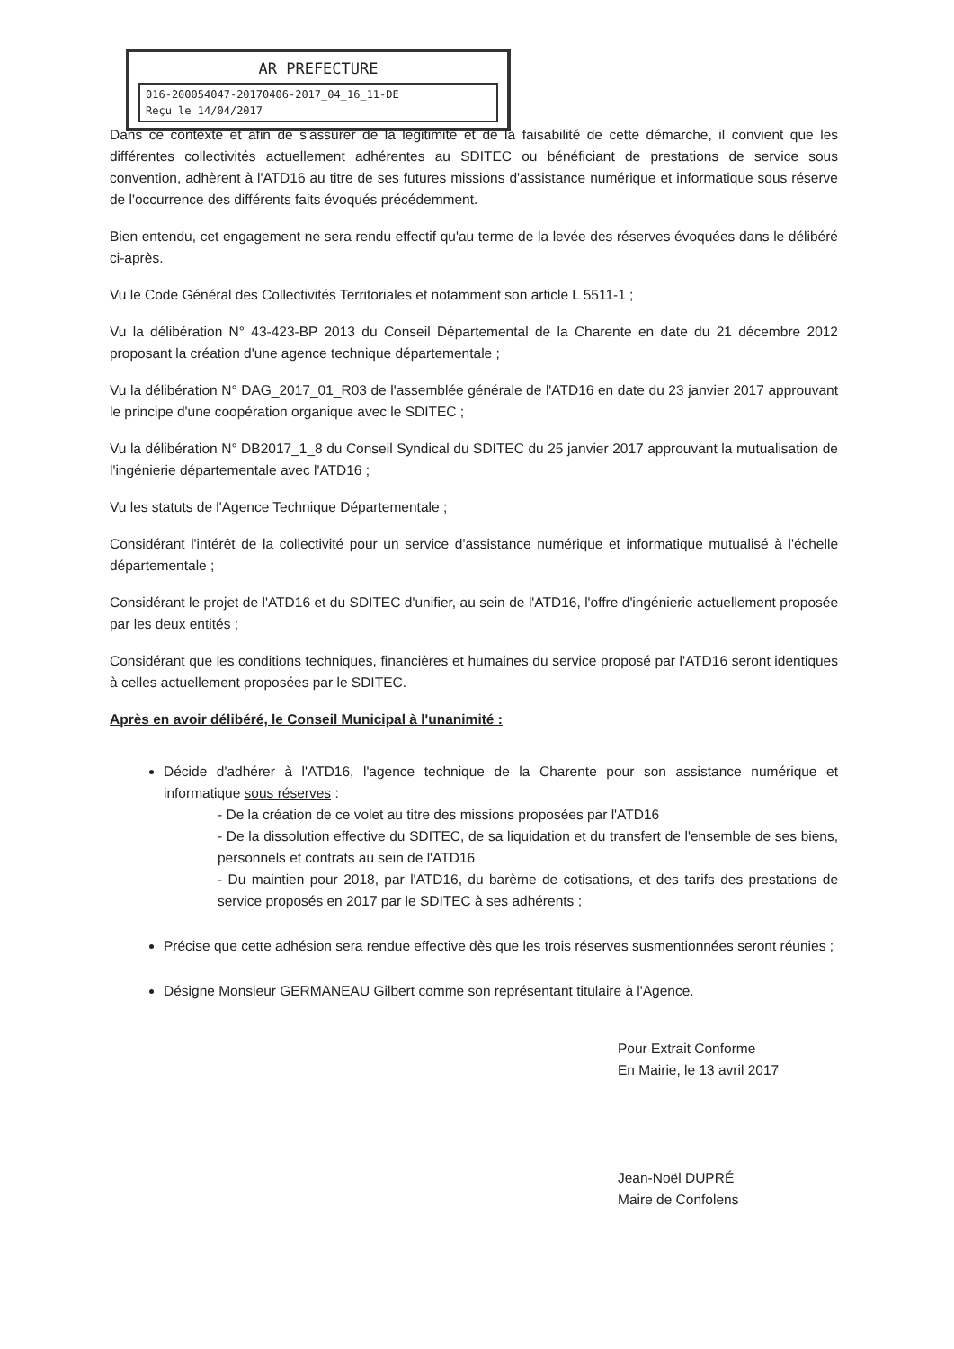AR PREFECTURE
016-200054047-20170406-2017_04_16_11-DE
Reçu le 14/04/2017
Dans ce contexte et afin de s'assurer de la légitimité et de la faisabilité de cette démarche, il convient que les différentes collectivités actuellement adhérentes au SDITEC ou bénéficiant de prestations de service sous convention, adhèrent à l'ATD16 au titre de ses futures missions d'assistance numérique et informatique sous réserve de l'occurrence des différents faits évoqués précédemment.
Bien entendu, cet engagement ne sera rendu effectif qu'au terme de la levée des réserves évoquées dans le délibéré ci-après.
Vu le Code Général des Collectivités Territoriales et notamment son article L 5511-1 ;
Vu la délibération N° 43-423-BP 2013 du Conseil Départemental de la Charente en date du 21 décembre 2012 proposant la création d'une agence technique départementale ;
Vu la délibération N° DAG_2017_01_R03 de l'assemblée générale de l'ATD16 en date du 23 janvier 2017 approuvant le principe d'une coopération organique avec le SDITEC ;
Vu la délibération N° DB2017_1_8 du Conseil Syndical du SDITEC du 25 janvier 2017 approuvant la mutualisation de l'ingénierie départementale avec l'ATD16 ;
Vu les statuts de l'Agence Technique Départementale ;
Considérant l'intérêt de la collectivité pour un service d'assistance numérique et informatique mutualisé à l'échelle départementale ;
Considérant le projet de l'ATD16 et du SDITEC d'unifier, au sein de l'ATD16, l'offre d'ingénierie actuellement proposée par les deux entités ;
Considérant que les conditions techniques, financières et humaines du service proposé par l'ATD16 seront identiques à celles actuellement proposées par le SDITEC.
Après en avoir délibéré, le Conseil Municipal à l'unanimité :
Décide d'adhérer à l'ATD16, l'agence technique de la Charente pour son assistance numérique et informatique sous réserves :
- De la création de ce volet au titre des missions proposées par l'ATD16
- De la dissolution effective du SDITEC, de sa liquidation et du transfert de l'ensemble de ses biens, personnels et contrats au sein de l'ATD16
- Du maintien pour 2018, par l'ATD16, du barème de cotisations, et des tarifs des prestations de service proposés en 2017 par le SDITEC à ses adhérents ;
Précise que cette adhésion sera rendue effective dès que les trois réserves susmentionnées seront réunies ;
Désigne Monsieur GERMANEAU Gilbert comme son représentant titulaire à l'Agence.
Pour Extrait Conforme
En Mairie, le 13 avril 2017
Jean-Noël DUPRÉ
Maire de Confolens